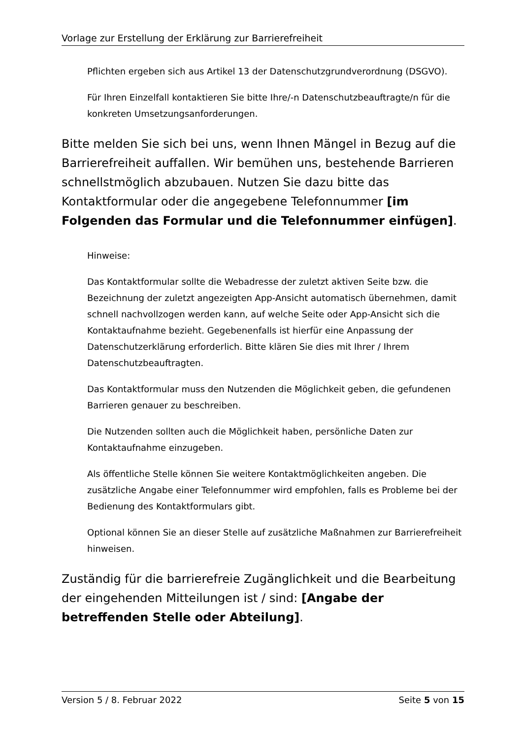Vorlage zur Erstellung der Erklärung zur Barrierefreiheit
Pflichten ergeben sich aus Artikel 13 der Datenschutzgrundverordnung (DSGVO).
Für Ihren Einzelfall kontaktieren Sie bitte Ihre/-n Datenschutzbeauftragte/n für die konkreten Umsetzungsanforderungen.
Bitte melden Sie sich bei uns, wenn Ihnen Mängel in Bezug auf die Barrierefreiheit auffallen. Wir bemühen uns, bestehende Barrieren schnellstmöglich abzubauen. Nutzen Sie dazu bitte das Kontaktformular oder die angegebene Telefonnummer [im Folgenden das Formular und die Telefonnummer einfügen].
Hinweise:
Das Kontaktformular sollte die Webadresse der zuletzt aktiven Seite bzw. die Bezeichnung der zuletzt angezeigten App-Ansicht automatisch übernehmen, damit schnell nachvollzogen werden kann, auf welche Seite oder App-Ansicht sich die Kontaktaufnahme bezieht. Gegebenenfalls ist hierfür eine Anpassung der Datenschutzerklärung erforderlich. Bitte klären Sie dies mit Ihrer / Ihrem Datenschutzbeauftragten.
Das Kontaktformular muss den Nutzenden die Möglichkeit geben, die gefundenen Barrieren genauer zu beschreiben.
Die Nutzenden sollten auch die Möglichkeit haben, persönliche Daten zur Kontaktaufnahme einzugeben.
Als öffentliche Stelle können Sie weitere Kontaktmöglichkeiten angeben. Die zusätzliche Angabe einer Telefonnummer wird empfohlen, falls es Probleme bei der Bedienung des Kontaktformulars gibt.
Optional können Sie an dieser Stelle auf zusätzliche Maßnahmen zur Barrierefreiheit hinweisen.
Zuständig für die barrierefreie Zugänglichkeit und die Bearbeitung der eingehenden Mitteilungen ist / sind: [Angabe der betreffenden Stelle oder Abteilung].
Version 5 / 8. Februar 2022 Seite 5 von 15